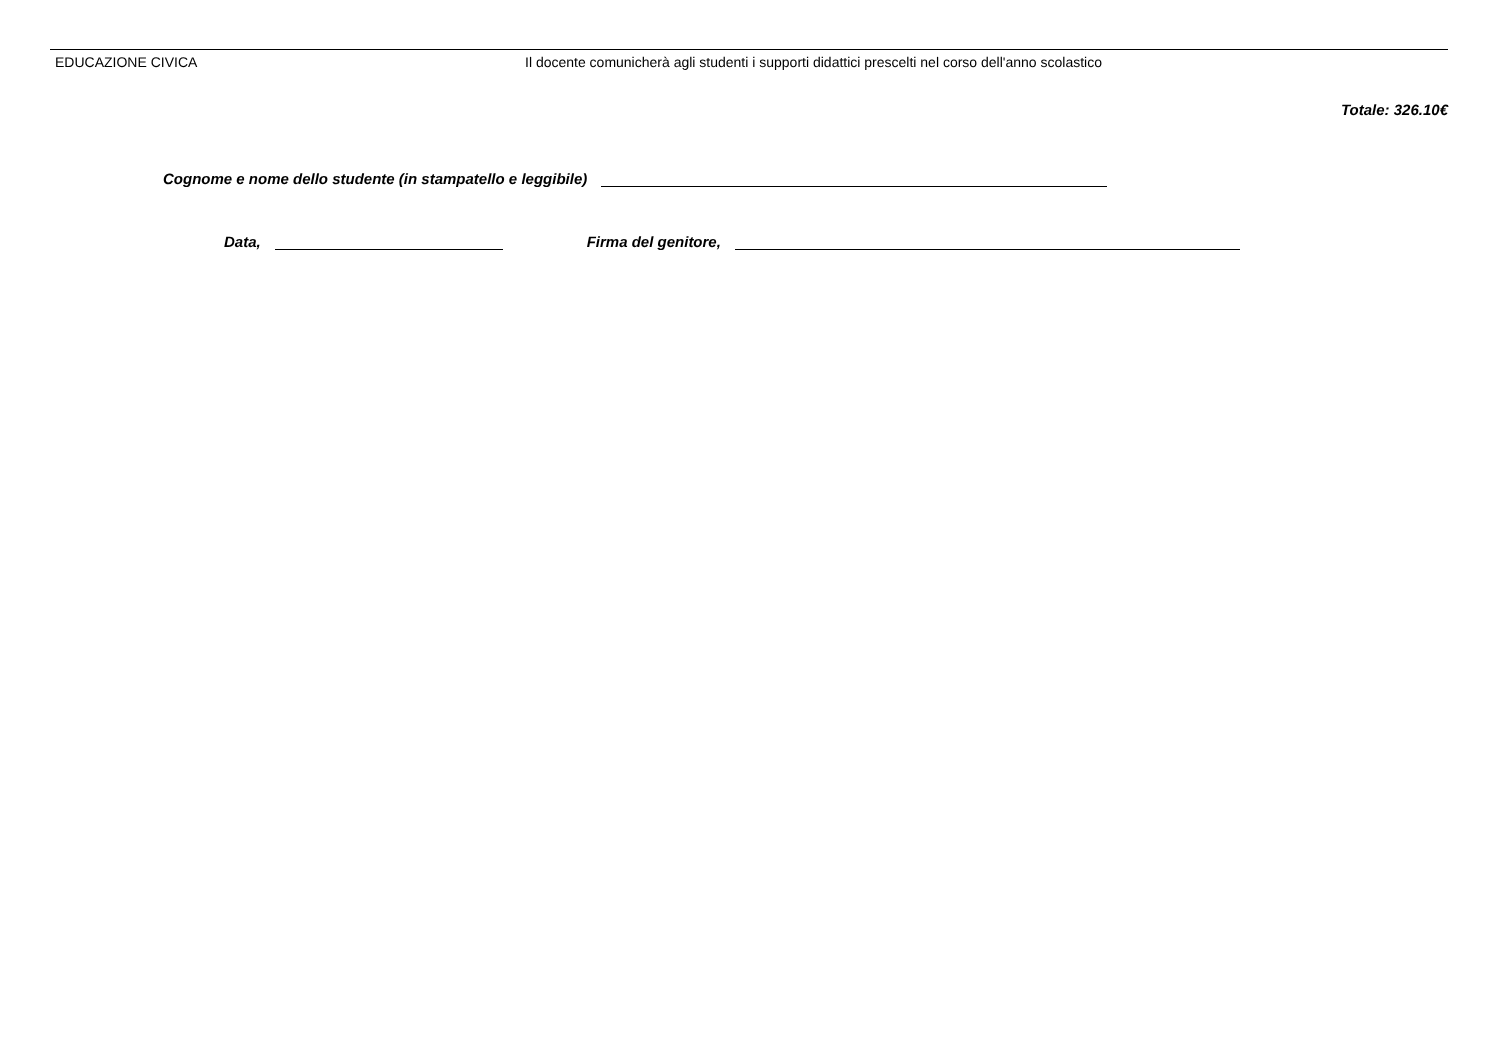| EDUCAZIONE CIVICA | Il docente comunicherà agli studenti i supporti didattici prescelti nel corso dell'anno scolastico |
Totale: 326.10€
Cognome e nome dello studente (in stampatello e leggibile)
Data, Firma del genitore,